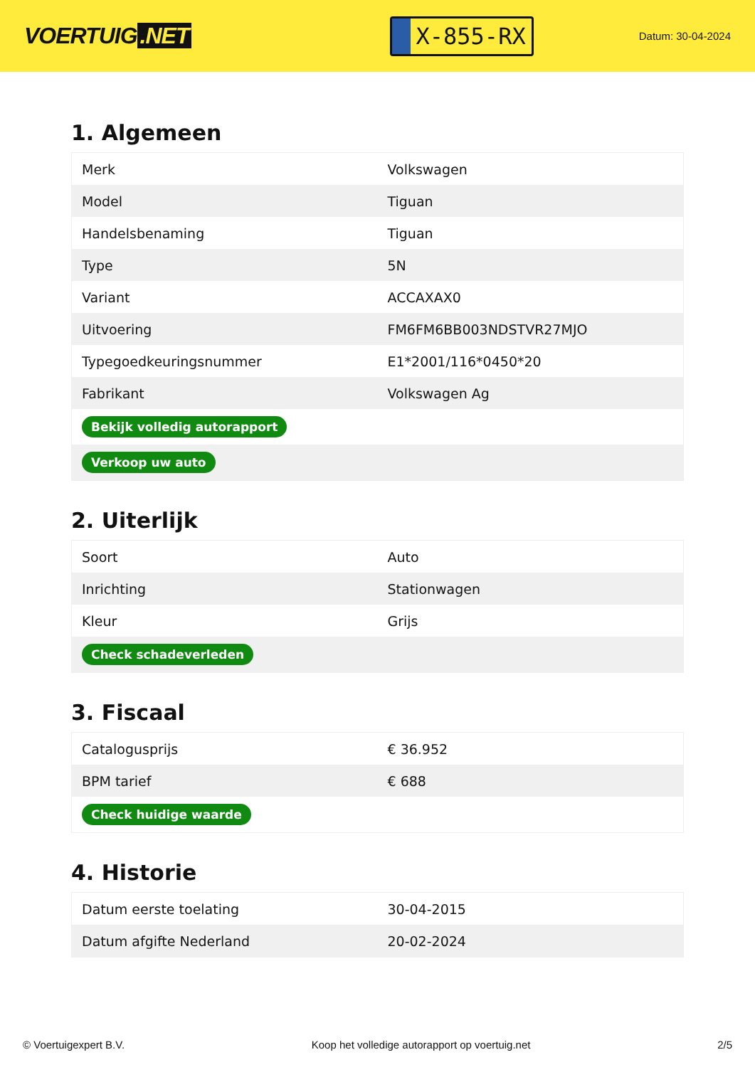VOERTUIG.NET
X-855-RX
Datum: 30-04-2024
1. Algemeen
| Merk | Volkswagen |
| Model | Tiguan |
| Handelsbenaming | Tiguan |
| Type | 5N |
| Variant | ACCAXAX0 |
| Uitvoering | FM6FM6BB003NDSTVR27MJO |
| Typegoedkeuringsnummer | E1*2001/116*0450*20 |
| Fabrikant | Volkswagen Ag |
| Bekijk volledig autorapport | |
| Verkoop uw auto | |
2. Uiterlijk
| Soort | Auto |
| Inrichting | Stationwagen |
| Kleur | Grijs |
| Check schadeverleden | |
3. Fiscaal
| Catalogusprijs | € 36.952 |
| BPM tarief | € 688 |
| Check huidige waarde | |
4. Historie
| Datum eerste toelating | 30-04-2015 |
| Datum afgifte Nederland | 20-02-2024 |
© Voertuigexpert B.V. Koop het volledige autorapport op voertuig.net 2/5